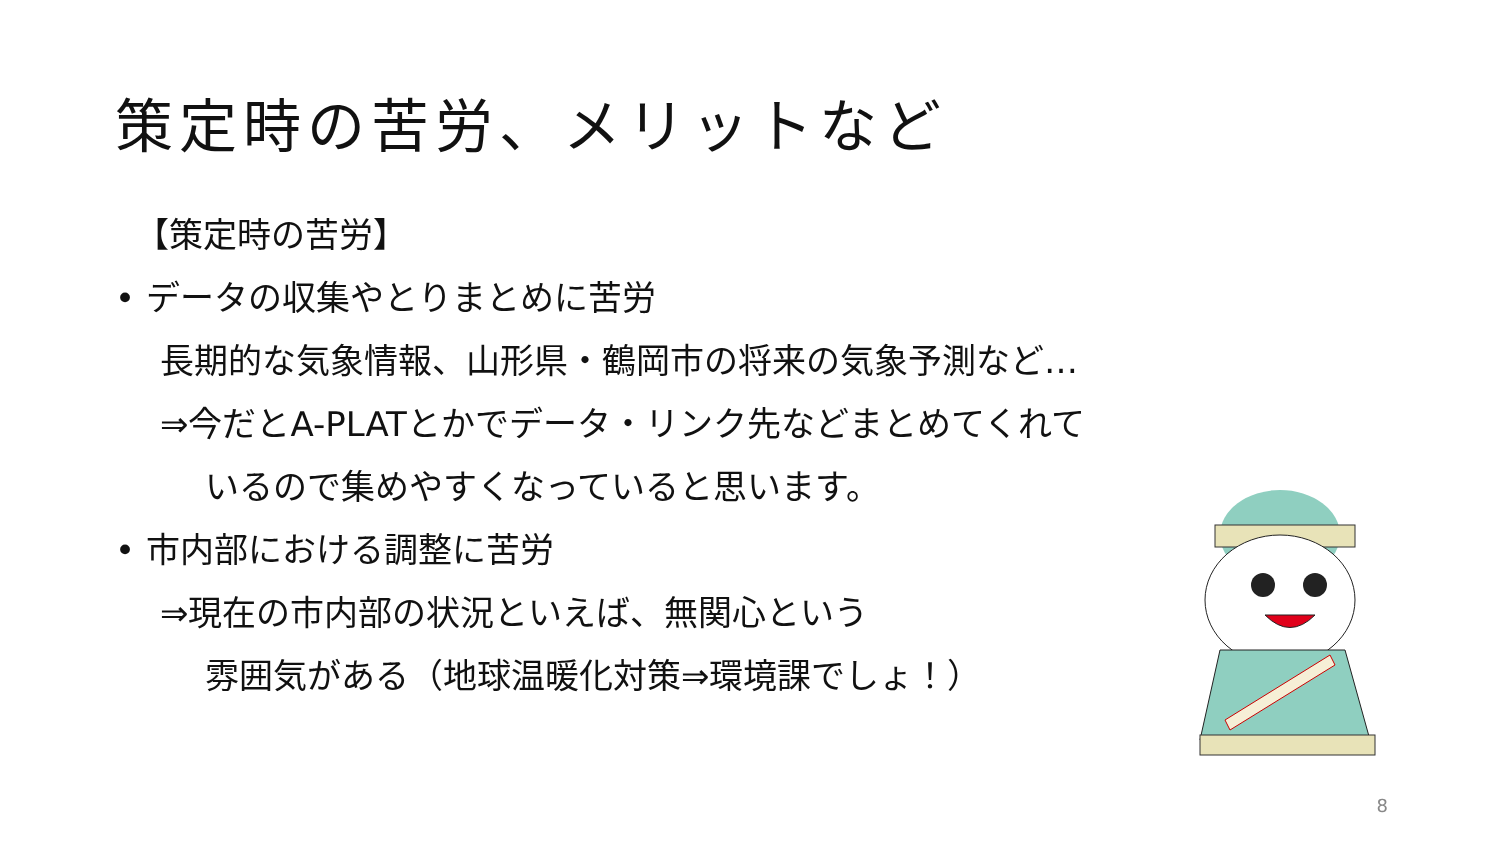策定時の苦労、メリットなど
【策定時の苦労】
• データの収集やとりまとめに苦労
長期的な気象情報、山形県・鶴岡市の将来の気象予測など…
⇒今だとA-PLATとかでデータ・リンク先などまとめてくれて
いるので集めやすくなっていると思います。
• 市内部における調整に苦労
⇒現在の市内部の状況といえば、無関心という
雰囲気がある（地球温暖化対策⇒環境課でしょ！）
8